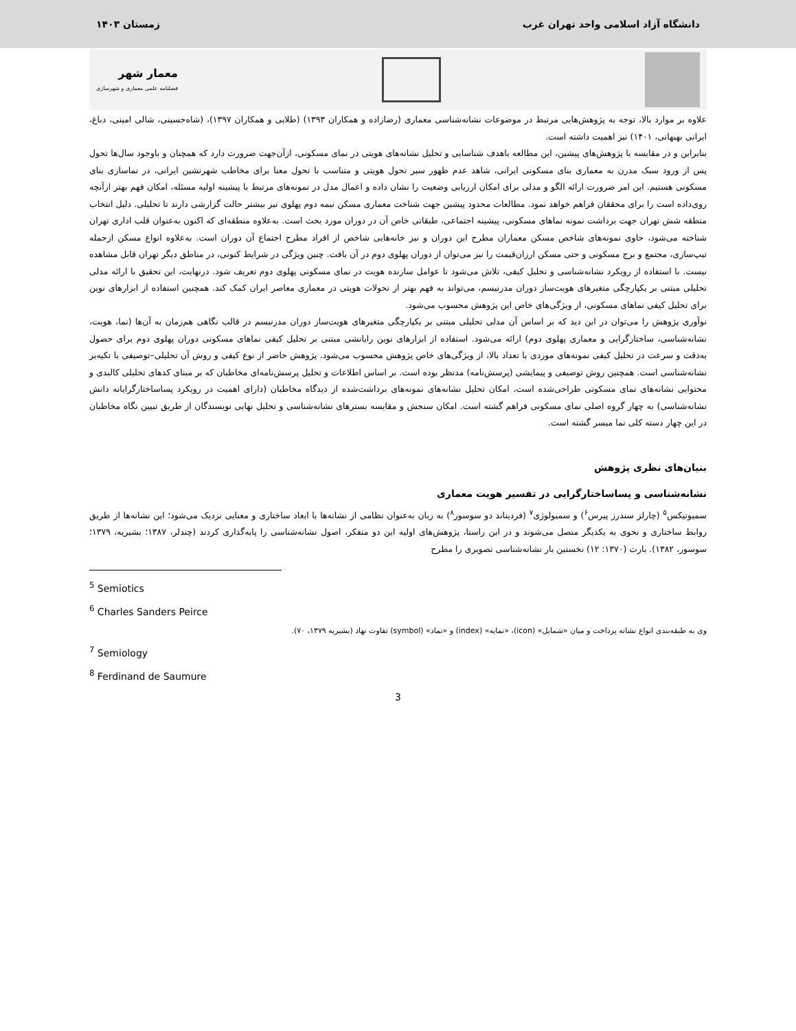دانشگاه آزاد اسلامی واحد تهران غرب زمستان ۱۴۰۳
معمار شهر
فصلنامه علمی معماری و شهرسازی
علاوه بر موارد بالا، توجه به پژوهش‌هایی مرتبط در موضوعات نشانه‌شناسی معماری (رضازاده و همکاران ۱۳۹۳) (طلایی و همکاران ۱۳۹۷)، (شاه‌حسینی، شالی امینی، دباغ، ایرانی بهبهانی، ۱۴۰۱) نیز اهمیت داشته است.
بنابراین و در مقایسه با پژوهش‌های پیشین، این مطالعه باهدف شناسایی و تحلیل نشانه‌های هویتی در نمای مسکونی، ازآن‌جهت ضرورت دارد که همچنان و باوجود سال‌ها تحول پس از ورود سبک مدرن به معماری بنای مسکونی ایرانی، شاهد عدم ظهور سیر تحول هویتی و متناسب با تحول معنا برای مخاطب شهرنشین ایرانی، در نماسازی بنای مسکونی هستیم. این امر ضرورت ارائه الگو و مدلی برای امکان ارزیابی وضعیت را نشان داده و اعمال مدل در نمونه‌های مرتبط با پیشینه اولیه مسئله، امکان فهم بهتر ازآنچه روی‌داده است را برای محققان فراهم خواهد نمود. مطالعات محدود پیشین جهت شناخت معماری مسکن نیمه دوم پهلوی نیز بیشتر حالت گزارشی دارند تا تحلیلی. دلیل انتخاب منطقه شش تهران جهت برداشت نمونه نماهای مسکونی، پیشینه اجتماعی، طبقاتی خاص آن در دوران مورد بحث است. به‌علاوه منطقه‌ای که اکنون به‌عنوان قلب اداری تهران شناخته می‌شود، حاوی نمونه‌های شاخص مسکن معماران مطرح این دوران و نیز خانه‌هایی شاخص از افراد مطرح اجتماع آن دوران است. به‌علاوه انواع مسکن ازجمله تیپ‌سازی، مجتمع و برج مسکونی و حتی مسکن ارزان‌قیمت را نیز می‌توان از دوران پهلوی دوم در آن یافت. چنین ویژگی در شرایط کنونی، در مناطق دیگر تهران قابل مشاهده نیست. با استفاده از رویکرد نشانه‌شناسی و تحلیل کیفی، تلاش می‌شود تا عوامل سازنده هویت در نمای مسکونی پهلوی دوم تعریف شود. درنهایت، این تحقیق با ارائه مدلی تحلیلی مبتنی بر یکپارچگی متغیرهای هویت‌ساز دوران مدرنیسم، می‌تواند به فهم بهتر از تحولات هویتی در معماری معاصر ایران کمک کند. همچنین استفاده از ابزارهای نوین برای تحلیل کیفی نماهای مسکونی، از ویژگی‌های خاص این پژوهش محسوب می‌شود.
نوآوری پژوهش را می‌توان در این دید که بر اساس آن مدلی تحلیلی مبتنی بر یکپارچگی متغیرهای هویت‌ساز دوران مدرنیسم در قالب نگاهی هم‌زمان به آن‌ها (نما، هویت، نشانه‌شناسی، ساختارگرایی و معماری پهلوی دوم) ارائه می‌شود. استفاده از ابزارهای نوین رایانشی مبتنی بر تحلیل کیفی نماهای مسکونی دوران پهلوی دوم برای حصول به‌دقت و سرعت در تحلیل کیفی نمونه‌های موردی با تعداد بالا، از ویژگی‌های خاص پژوهش محسوب می‌شود. پژوهش حاضر از نوع کیفی و روش آن تحلیلی–توصیفی با تکیه‌بر نشانه‌شناسی است. همچنین روش توصیفی و پیمایشی (پرسش‌نامه) مدنظر بوده است. بر اساس اطلاعات و تحلیل پرسش‌نامه‌ای مخاطبان که بر مبنای کدهای تحلیلی کالبدی و محتوایی نشانه‌های نمای مسکونی طراحی‌شده است، امکان تحلیل نشانه‌های نمونه‌های برداشت‌شده از دیدگاه مخاطبان (دارای اهمیت در رویکرد پساساختارگرایانه دانش نشانه‌شناسی) به چهار گروه اصلی نمای مسکونی فراهم گشته است. امکان سنجش و مقایسه بسترهای نشانه‌شناسی و تحلیل نهایی نویسندگان از طریق تبیین نگاه مخاطبان در این چهار دسته کلی نما میسر گشته است.
بنیان‌های نظری پژوهش
نشانه‌شناسی و پساساختارگرایی در تفسیر هویت معماری
سمیوتیکس<sup>۵</sup> (چارلز سندرز پیرس<sup>۶</sup>) و سمیولوژی<sup>۷</sup> (فردیناند دو سوسور<sup>۸</sup>) به زبان به‌عنوان نظامی از نشانه‌ها با ابعاد ساختاری و معنایی نزدیک می‌شود؛ این نشانه‌ها از طریق روابط ساختاری و نحوی به یکدیگر متصل می‌شوند و در این راستا، پژوهش‌های اولیه این دو متفکر، اصول نشانه‌شناسی را پایه‌گذاری کردند (چندلر، ۱۳۸۷؛ بشیریه، ۱۳۷۹؛ سوسور، ۱۳۸۲). بارت (۱۳۷۰: ۱۲) نخستین بار نشانه‌شناسی تصویری را مطرح
<sup>5</sup> Semiotics
<sup>6</sup> Charles Sanders Peirce
وی به طبقه‌بندی انواع نشانه پرداخت و میان «شمایل» (icon)، «نمایه» (index) و «نماد» (symbol) تفاوت نهاد (بشیریه ۱۳۷۹، ۷۰).
<sup>7</sup> Semiology
<sup>8</sup> Ferdinand de Saumure
3